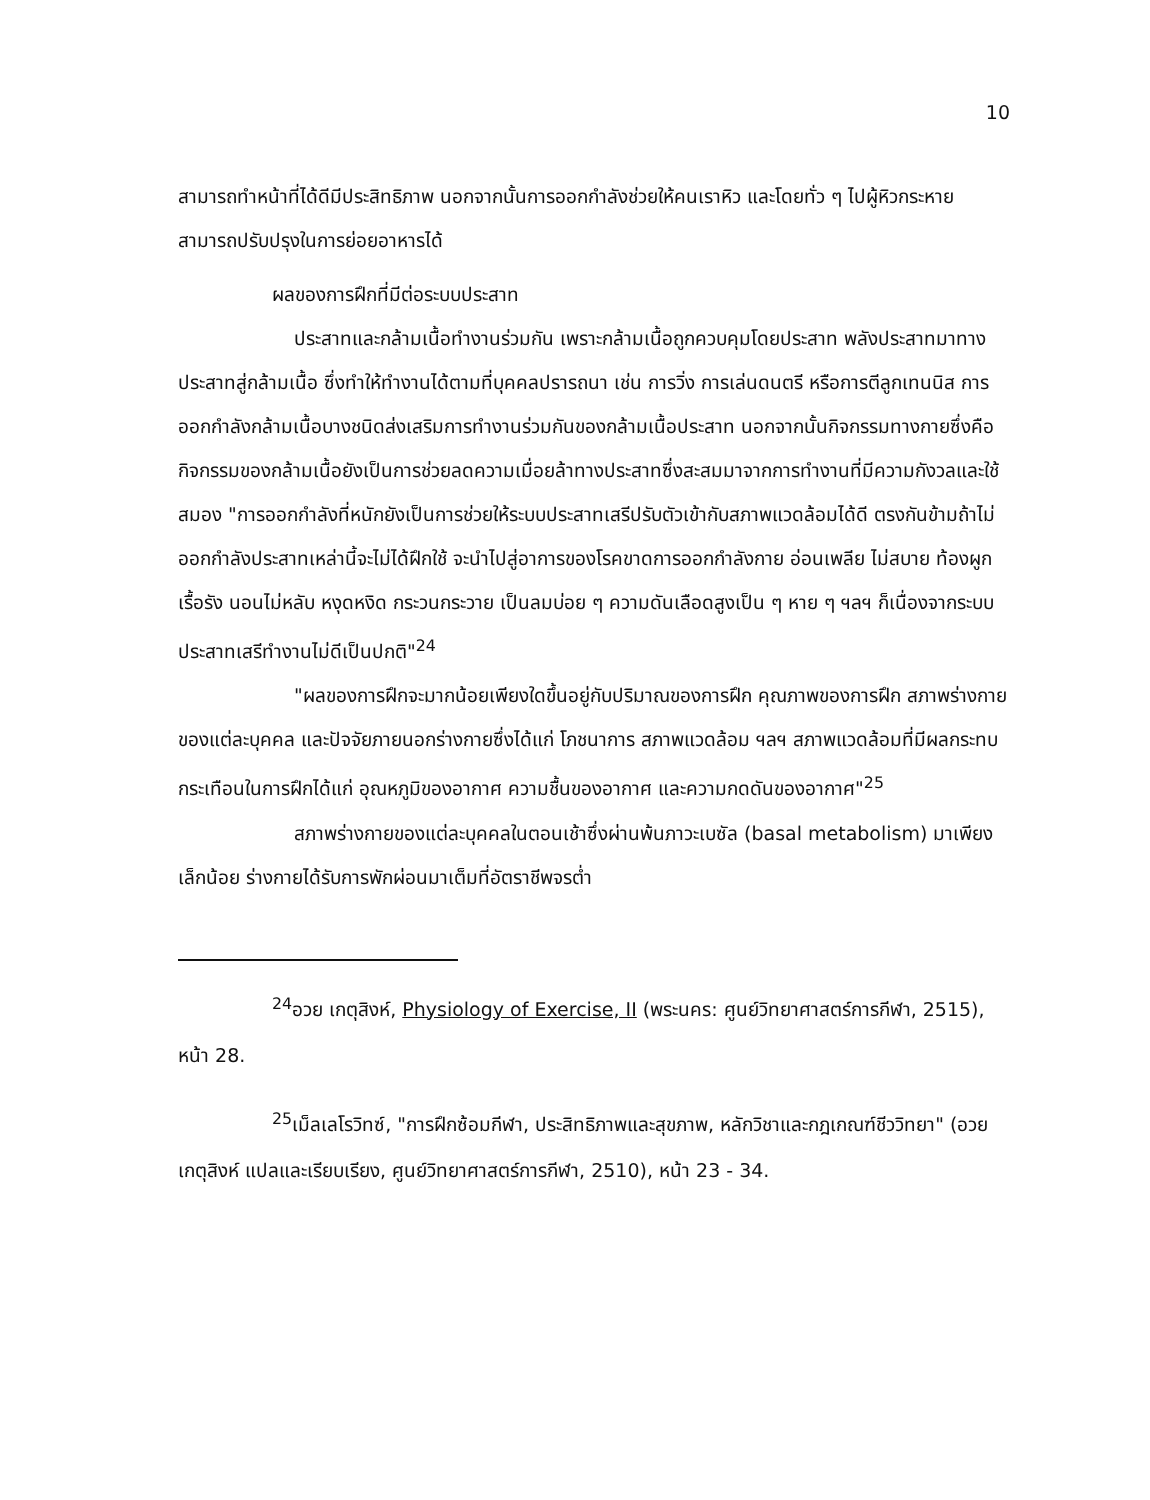10
สามารถทำหน้าที่ได้ดีมีประสิทธิภาพ นอกจากนั้นการออกกำลังช่วยให้คนเราหิว และโดยทั่ว ๆ ไปผู้หิวกระหายสามารถปรับปรุงในการย่อยอาหารได้
ผลของการฝึกที่มีต่อระบบประสาท
ประสาทและกล้ามเนื้อทำงานร่วมกัน เพราะกล้ามเนื้อถูกควบคุมโดยประสาท พลังประสาทมาทางประสาทสู่กล้ามเนื้อ ซึ่งทำให้ทำงานได้ตามที่บุคคลปรารถนา เช่น การวิ่ง การเล่นดนตรี หรือการตีลูกเทนนิส การออกกำลังกล้ามเนื้อบางชนิดส่งเสริมการทำงานร่วมกันของกล้ามเนื้อประสาท นอกจากนั้นกิจกรรมทางกายซึ่งคือกิจกรรมของกล้ามเนื้อยังเป็นการช่วยลดความเมื่อยล้าทางประสาทซึ่งสะสมมาจากการทำงานที่มีความกังวลและใช้สมอง "การออกกำลังที่หนักยังเป็นการช่วยให้ระบบประสาทเสรีปรับตัวเข้ากับสภาพแวดล้อมได้ดี ตรงกันข้ามถ้าไม่ออกกำลังประสาทเหล่านี้จะไม่ได้ฝึกใช้ จะนำไปสู่อาการของโรคขาดการออกกำลังกาย อ่อนเพลีย ไม่สบาย ท้องผูกเรื้อรัง นอนไม่หลับ หงุดหงิด กระวนกระวาย เป็นลมบ่อย ๆ ความดันเลือดสูงเป็น ๆ หาย ๆ ฯลฯ ก็เนื่องจากระบบประสาทเสรีทำงานไม่ดีเป็นปกติ"<sup>24</sup>
"ผลของการฝึกจะมากน้อยเพียงใดขึ้นอยู่กับปริมาณของการฝึก คุณภาพของการฝึก สภาพร่างกายของแต่ละบุคคล และปัจจัยภายนอกร่างกายซึ่งได้แก่ โภชนาการ สภาพแวดล้อม ฯลฯ สภาพแวดล้อมที่มีผลกระทบกระเทือนในการฝึกได้แก่ อุณหภูมิของอากาศ ความชื้นของอากาศ และความกดดันของอากาศ"<sup>25</sup>
สภาพร่างกายของแต่ละบุคคลในตอนเช้าซึ่งผ่านพ้นภาวะเบซัล (basal metabolism) มาเพียงเล็กน้อย ร่างกายได้รับการพักผ่อนมาเต็มที่อัตราชีพจรต่ำ
<sup>24</sup> อวย เกตุสิงห์, Physiology of Exercise, II (พระนคร: ศูนย์วิทยาศาสตร์การกีฬา, 2515), หน้า 28.
<sup>25</sup> เม็ลเลโรวิทซ์, "การฝึกซ้อมกีฬา, ประสิทธิภาพและสุขภาพ, หลักวิชาและกฎเกณฑ์ชีววิทยา" (อวย เกตุสิงห์ แปลและเรียบเรียง, ศูนย์วิทยาศาสตร์การกีฬา, 2510), หน้า 23 - 34.